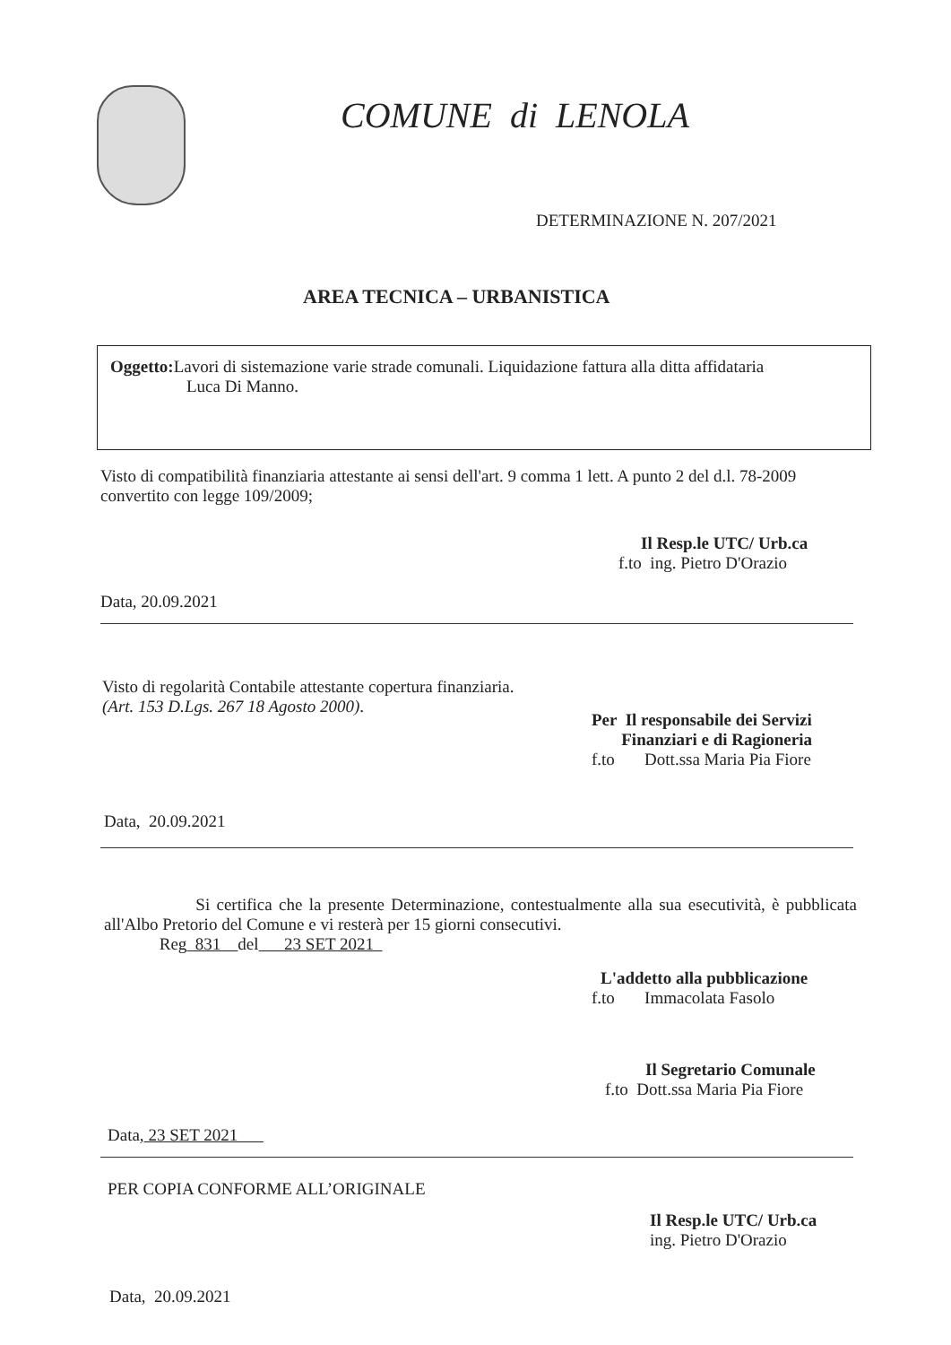COMUNE di LENOLA
DETERMINAZIONE N. 207/2021
AREA TECNICA – URBANISTICA
Oggetto: Lavori di sistemazione varie strade comunali. Liquidazione fattura alla ditta affidataria
Luca Di Manno.
Visto di compatibilità finanziaria attestante ai sensi dell'art. 9 comma 1 lett. A punto 2 del d.l. 78-2009 convertito con legge 109/2009;
Il Resp.le UTC/ Urb.ca
f.to ing. Pietro D'Orazio
Data, 20.09.2021
Visto di regolarità Contabile attestante copertura finanziaria.
(Art. 153 D.Lgs. 267 18 Agosto 2000).
Per Il responsabile dei Servizi
Finanziari e di Ragioneria
f.to Dott.ssa Maria Pia Fiore
Data, 20.09.2021
Si certifica che la presente Determinazione, contestualmente alla sua esecutività, è pubblicata all'Albo Pretorio del Comune e vi resterà per 15 giorni consecutivi.
Reg 831 del 23 SET 2021
L'addetto alla pubblicazione
f.to Immacolata Fasolo
Il Segretario Comunale
f.to Dott.ssa Maria Pia Fiore
Data, 23 SET 2021
PER COPIA CONFORME ALL’ORIGINALE
Il Resp.le UTC/ Urb.ca
ing. Pietro D'Orazio
Data, 20.09.2021